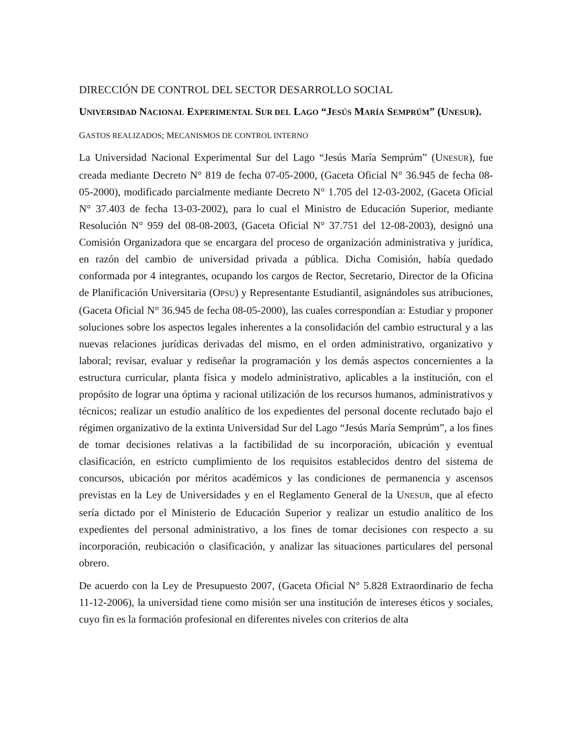DIRECCIÓN DE CONTROL DEL SECTOR DESARROLLO SOCIAL
UNIVERSIDAD NACIONAL EXPERIMENTAL SUR DEL LAGO “JESÚS MARÍA SEMPRÚM” (UNESUR).
GASTOS REALIZADOS; MECANISMOS DE CONTROL INTERNO
La Universidad Nacional Experimental Sur del Lago “Jesús María Semprúm” (UNESUR), fue creada mediante Decreto N° 819 de fecha 07-05-2000, (Gaceta Oficial N° 36.945 de fecha 08-05-2000), modificado parcialmente mediante Decreto N° 1.705 del 12-03-2002, (Gaceta Oficial N° 37.403 de fecha 13-03-2002), para lo cual el Ministro de Educación Superior, mediante Resolución N° 959 del 08-08-2003, (Gaceta Oficial N° 37.751 del 12-08-2003), designó una Comisión Organizadora que se encargara del proceso de organización administrativa y jurídica, en razón del cambio de universidad privada a pública. Dicha Comisión, había quedado conformada por 4 integrantes, ocupando los cargos de Rector, Secretario, Director de la Oficina de Planificación Universitaria (OPSU) y Representante Estudiantil, asignándoles sus atribuciones, (Gaceta Oficial N° 36.945 de fecha 08-05-2000), las cuales correspondían a: Estudiar y proponer soluciones sobre los aspectos legales inherentes a la consolidación del cambio estructural y a las nuevas relaciones jurídicas derivadas del mismo, en el orden administrativo, organizativo y laboral; revisar, evaluar y rediseñar la programación y los demás aspectos concernientes a la estructura curricular, planta física y modelo administrativo, aplicables a la institución, con el propósito de lograr una óptima y racional utilización de los recursos humanos, administrativos y técnicos; realizar un estudio analítico de los expedientes del personal docente reclutado bajo el régimen organizativo de la extinta Universidad Sur del Lago “Jesús María Semprúm”, a los fines de tomar decisiones relativas a la factibilidad de su incorporación, ubicación y eventual clasificación, en estricto cumplimiento de los requisitos establecidos dentro del sistema de concursos, ubicación por méritos académicos y las condiciones de permanencia y ascensos previstas en la Ley de Universidades y en el Reglamento General de la UNESUR, que al efecto sería dictado por el Ministerio de Educación Superior y realizar un estudio analítico de los expedientes del personal administrativo, a los fines de tomar decisiones con respecto a su incorporación, reubicación o clasificación, y analizar las situaciones particulares del personal obrero.
De acuerdo con la Ley de Presupuesto 2007, (Gaceta Oficial N° 5.828 Extraordinario de fecha 11-12-2006), la universidad tiene como misión ser una institución de intereses éticos y sociales, cuyo fin es la formación profesional en diferentes niveles con criterios de alta